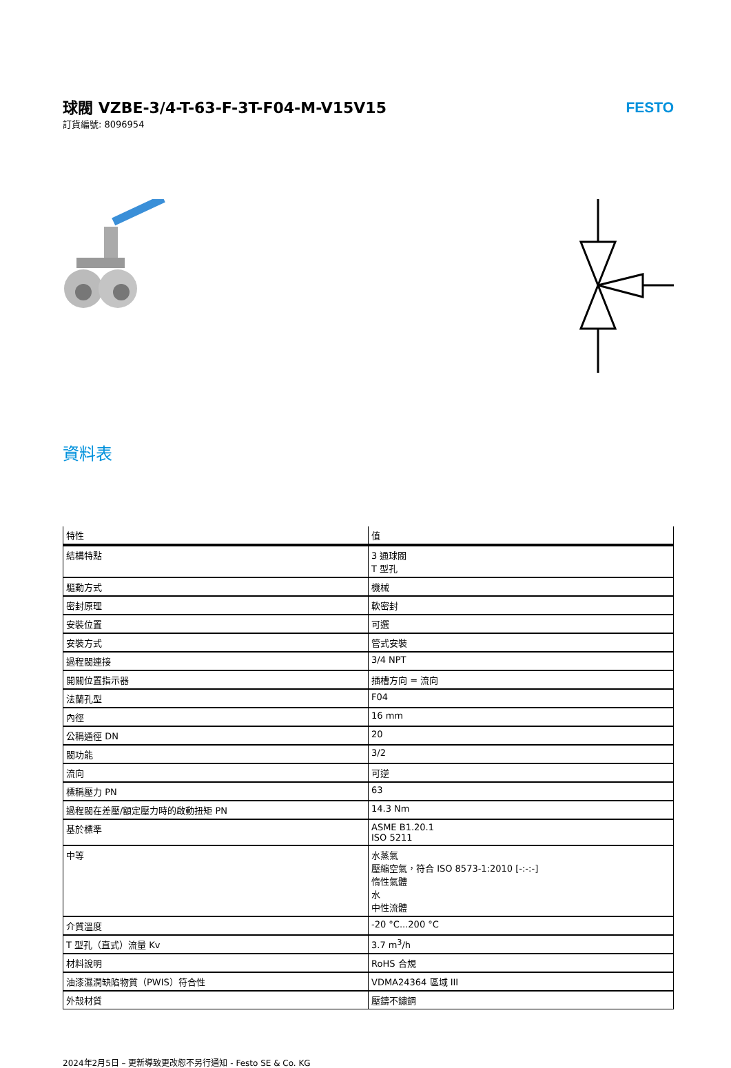球閥 VZBE-3/4-T-63-F-3T-F04-M-V15V15
訂貨編號: 8096954
FESTO
資料表
| 特性 | 值 |
| --- | --- |
| 結構特點 | 3 通球閥 T 型孔 |
| 驅動方式 | 機械 |
| 密封原理 | 軟密封 |
| 安裝位置 | 可選 |
| 安裝方式 | 管式安裝 |
| 過程閥連接 | 3/4 NPT |
| 開關位置指示器 | 插槽方向 = 流向 |
| 法蘭孔型 | F04 |
| 內徑 | 16 mm |
| 公稱通徑 DN | 20 |
| 閥功能 | 3/2 |
| 流向 | 可逆 |
| 標稱壓力 PN | 63 |
| 過程閥在差壓/額定壓力時的啟動扭矩 PN | 14.3 Nm |
| 基於標準 | ASME B1.20.1 ISO 5211 |
| 中等 | 水蒸氣 壓縮空氣，符合 ISO 8573-1:2010 [-:-:-] 惰性氣體 水 中性流體 |
| 介質溫度 | -20 °C...200 °C |
| T 型孔（直式）流量 Kv | 3.7 m<sup>3</sup>/h |
| 材料說明 | RoHS 合規 |
| 油漆濕潤缺陷物質（PWIS）符合性 | VDMA24364 區域 III |
| 外殼材質 | 壓鑄不鏽鋼 |
2024年2月5日 – 更新導致更改恕不另行通知 - Festo SE & Co. KG